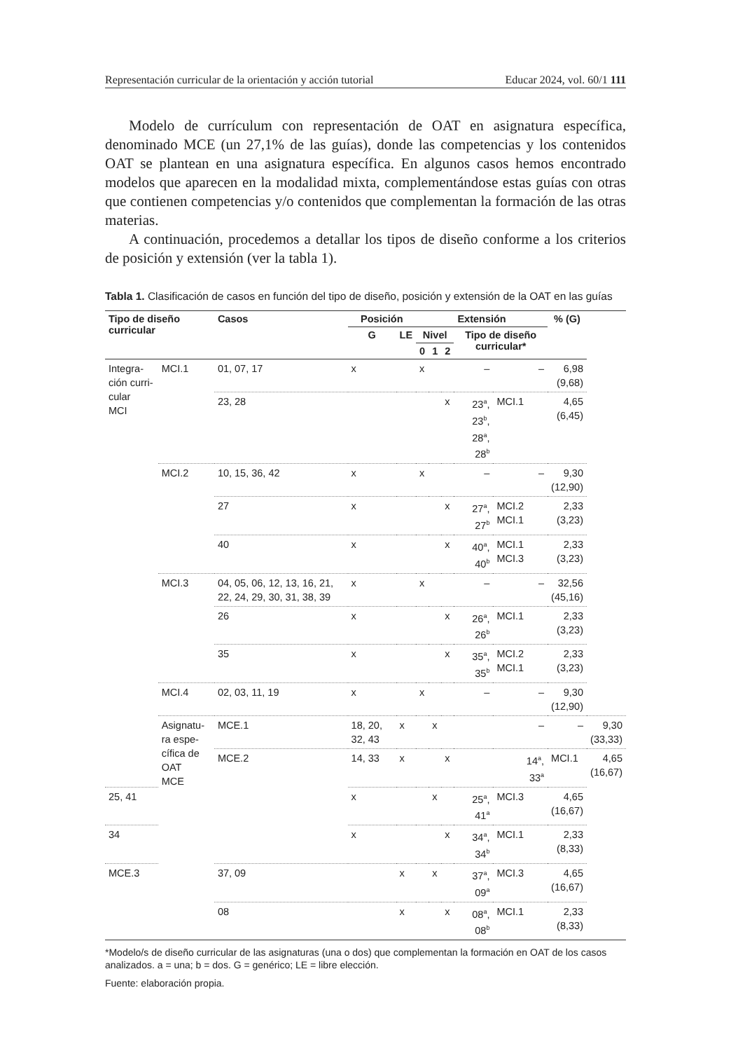Representación curricular de la orientación y acción tutorial Educar 2024, vol. 60/1 111
Modelo de currículum con representación de OAT en asignatura específica, denominado MCE (un 27,1% de las guías), donde las competencias y los contenidos OAT se plantean en una asignatura específica. En algunos casos hemos encontrado modelos que aparecen en la modalidad mixta, complementándose estas guías con otras que contienen competencias y/o contenidos que complementan la formación de las otras materias.
A continuación, procedemos a detallar los tipos de diseño conforme a los criterios de posición y extensión (ver la tabla 1).
Tabla 1. Clasificación de casos en función del tipo de diseño, posición y extensión de la OAT en las guías
| Tipo de diseño curricular | | Casos | Posición | | Extensión | | | | | % (G) | |
| --- | --- | --- | --- | --- | --- | --- | --- | --- | --- | --- | --- |
| | | | G | LE | Nivel | | | Tipo de diseño curricular* | | | |
| | | | | | 0 | 1 | 2 | | | | |
| Integra- ción curri- cular MCI | MCI.1 | 01, 07, 17 | x | | x | | | – | – | 6,98 (9,68) | |
| | | 23, 28 | | | | | x | 23<sup>a</sup>, 23<sup>b</sup>, 28<sup>a</sup>, 28<sup>b</sup> | MCI.1 | 4,65 (6,45) | |
| | MCI.2 | 10, 15, 36, 42 | x | | x | | | – | – | 9,30 (12,90) | |
| | | 27 | x | | | | x | 27<sup>a</sup>, 27<sup>b</sup> | MCI.2 MCI.1 | 2,33 (3,23) | |
| | | 40 | x | | | | x | 40<sup>a</sup>, 40<sup>b</sup> | MCI.1 MCI.3 | 2,33 (3,23) | |
| | MCI.3 | 04, 05, 06, 12, 13, 16, 21, 22, 24, 29, 30, 31, 38, 39 | x | | x | | | – | – | 32,56 (45,16) | |
| | | 26 | x | | | | x | 26<sup>a</sup>, 26<sup>b</sup> | MCI.1 | 2,33 (3,23) | |
| | | 35 | x | | | | x | 35<sup>a</sup>, 35<sup>b</sup> | MCI.2 MCI.1 | 2,33 (3,23) | |
| | MCI.4 | 02, 03, 11, 19 | x | | x | | | – | – | 9,30 (12,90) | |
| | Asignatu- ra espe- cífica de OAT MCE | MCE.1 | 18, 20, 32, 43 | x | | x | | | – | – | 9,30 (33,33) |
| | | MCE.2 | 14, 33 | x | | | x | | 14<sup>a</sup>, 33<sup>a</sup> | MCI.1 | 4,65 (16,67) |
| 25, 41 | | | x | | | x | | 25<sup>a</sup>, 41<sup>a</sup> | MCI.3 | 4,65 (16,67) | |
| 34 | | | x | | | | x | 34<sup>a</sup>, 34<sup>b</sup> | MCI.1 | 2,33 (8,33) | |
| MCE.3 | | 37, 09 | | x | | x | | 37<sup>a</sup>, 09<sup>a</sup> | MCI.3 | 4,65 (16,67) | |
| | | 08 | | x | | | x | 08<sup>a</sup>, 08<sup>b</sup> | MCI.1 | 2,33 (8,33) | |
*Modelo/s de diseño curricular de las asignaturas (una o dos) que complementan la formación en OAT de los casos analizados. a = una; b = dos. G = genérico; LE = libre elección.
Fuente: elaboración propia.